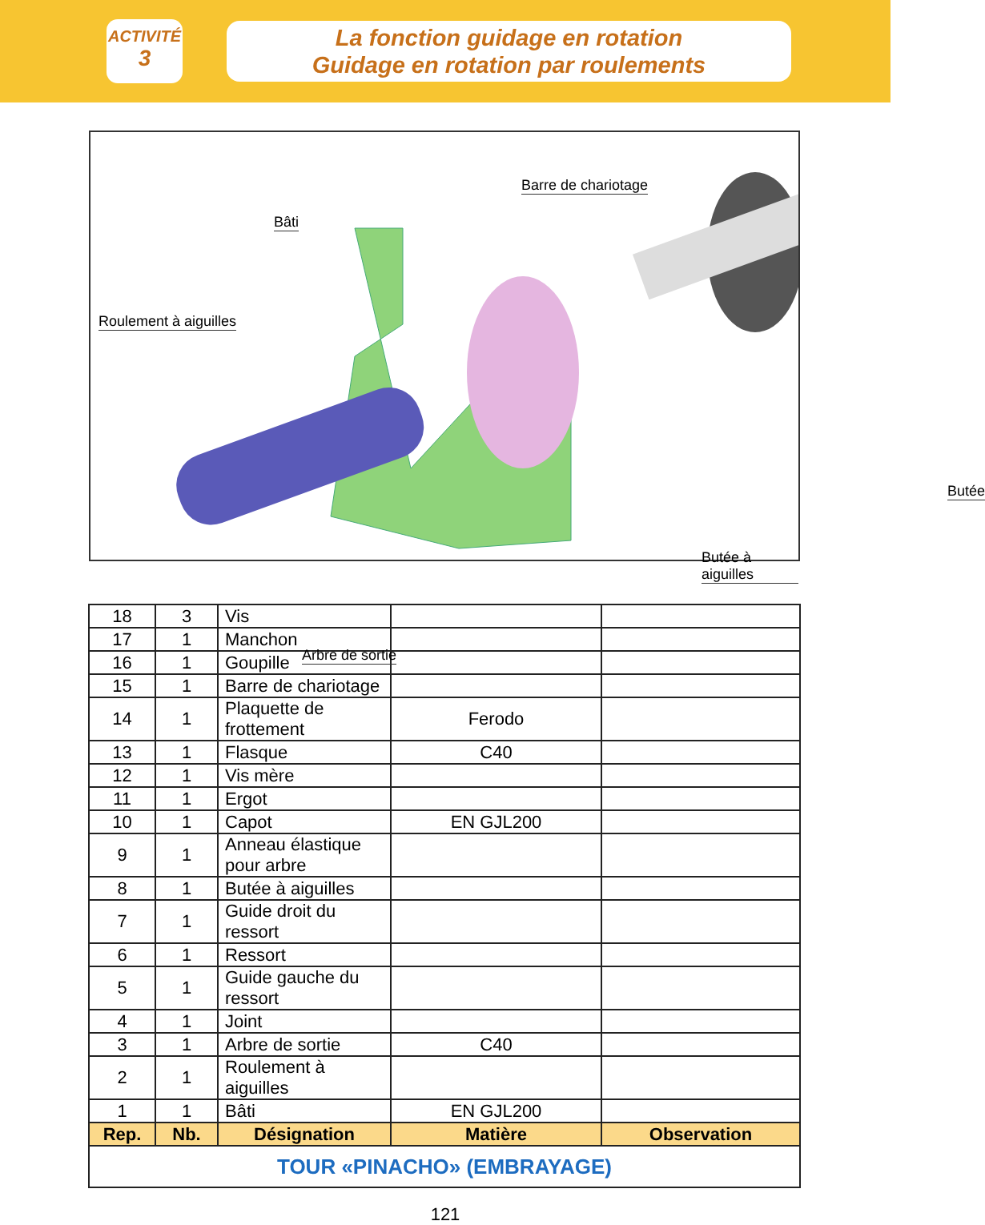ACTIVITÉ
3
La fonction guidage en rotation
Guidage en rotation par roulements
Barre de chariotage
Bâti
Roulement à aiguilles
Butée
Butée à aiguilles
Arbre de sortie
| 18 | 3 | Vis | | |
| 17 | 1 | Manchon | | |
| 16 | 1 | Goupille | | |
| 15 | 1 | Barre de chariotage | | |
| 14 | 1 | Plaquette de frottement | Ferodo | |
| 13 | 1 | Flasque | C40 | |
| 12 | 1 | Vis mère | | |
| 11 | 1 | Ergot | | |
| 10 | 1 | Capot | EN GJL200 | |
| 9 | 1 | Anneau élastique pour arbre | | |
| 8 | 1 | Butée à aiguilles | | |
| 7 | 1 | Guide droit du ressort | | |
| 6 | 1 | Ressort | | |
| 5 | 1 | Guide gauche du ressort | | |
| 4 | 1 | Joint | | |
| 3 | 1 | Arbre de sortie | C40 | |
| 2 | 1 | Roulement à aiguilles | | |
| 1 | 1 | Bâti | EN GJL200 | |
| Rep. | Nb. | Désignation | Matière | Observation |
| TOUR «PINACHO» (EMBRAYAGE) | | | | |
121